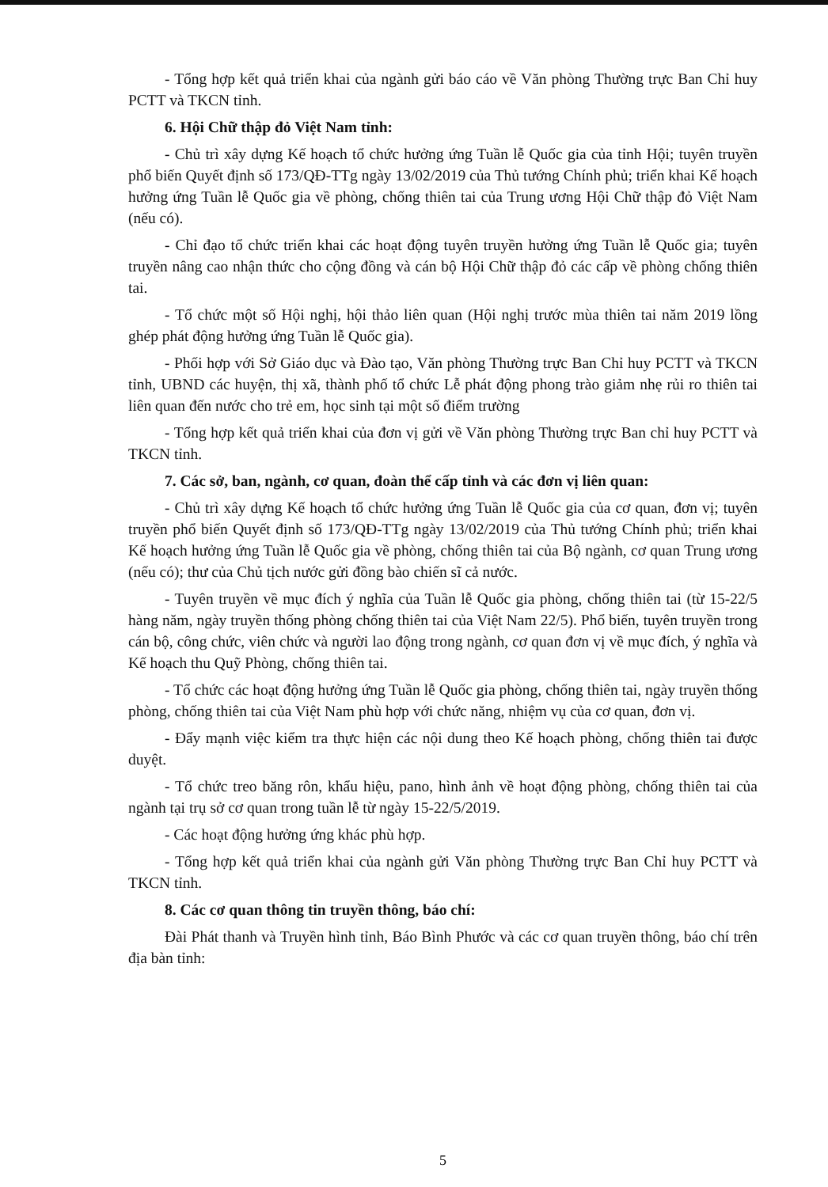- Tổng hợp kết quả triển khai của ngành gửi báo cáo về Văn phòng Thường trực Ban Chỉ huy PCTT và TKCN tỉnh.
6. Hội Chữ thập đỏ Việt Nam tỉnh:
- Chủ trì xây dựng Kế hoạch tổ chức hưởng ứng Tuần lễ Quốc gia của tỉnh Hội; tuyên truyền phổ biến Quyết định số 173/QĐ-TTg ngày 13/02/2019 của Thủ tướng Chính phủ; triển khai Kế hoạch hưởng ứng Tuần lễ Quốc gia về phòng, chống thiên tai của Trung ương Hội Chữ thập đỏ Việt Nam (nếu có).
- Chỉ đạo tổ chức triển khai các hoạt động tuyên truyền hưởng ứng Tuần lễ Quốc gia; tuyên truyền nâng cao nhận thức cho cộng đồng và cán bộ Hội Chữ thập đỏ các cấp về phòng chống thiên tai.
- Tổ chức một số Hội nghị, hội thảo liên quan (Hội nghị trước mùa thiên tai năm 2019 lồng ghép phát động hưởng ứng Tuần lễ Quốc gia).
- Phối hợp với Sở Giáo dục và Đào tạo, Văn phòng Thường trực Ban Chỉ huy PCTT và TKCN tỉnh, UBND các huyện, thị xã, thành phố tổ chức Lễ phát động phong trào giảm nhẹ rủi ro thiên tai liên quan đến nước cho trẻ em, học sinh tại một số điểm trường
- Tổng hợp kết quả triển khai của đơn vị gửi về Văn phòng Thường trực Ban chỉ huy PCTT và TKCN tỉnh.
7. Các sở, ban, ngành, cơ quan, đoàn thể cấp tỉnh và các đơn vị liên quan:
- Chủ trì xây dựng Kế hoạch tổ chức hưởng ứng Tuần lễ Quốc gia của cơ quan, đơn vị; tuyên truyền phổ biến Quyết định số 173/QĐ-TTg ngày 13/02/2019 của Thủ tướng Chính phủ; triển khai Kế hoạch hưởng ứng Tuần lễ Quốc gia về phòng, chống thiên tai của Bộ ngành, cơ quan Trung ương (nếu có); thư của Chủ tịch nước gửi đồng bào chiến sĩ cả nước.
- Tuyên truyền về mục đích ý nghĩa của Tuần lễ Quốc gia phòng, chống thiên tai (từ 15-22/5 hàng năm, ngày truyền thống phòng chống thiên tai của Việt Nam 22/5). Phổ biến, tuyên truyền trong cán bộ, công chức, viên chức và người lao động trong ngành, cơ quan đơn vị về mục đích, ý nghĩa và Kế hoạch thu Quỹ Phòng, chống thiên tai.
- Tổ chức các hoạt động hưởng ứng Tuần lễ Quốc gia phòng, chống thiên tai, ngày truyền thống phòng, chống thiên tai của Việt Nam phù hợp với chức năng, nhiệm vụ của cơ quan, đơn vị.
- Đẩy mạnh việc kiểm tra thực hiện các nội dung theo Kế hoạch phòng, chống thiên tai được duyệt.
- Tổ chức treo băng rôn, khẩu hiệu, pano, hình ảnh về hoạt động phòng, chống thiên tai của ngành tại trụ sở cơ quan trong tuần lễ từ ngày 15-22/5/2019.
- Các hoạt động hưởng ứng khác phù hợp.
- Tổng hợp kết quả triển khai của ngành gửi Văn phòng Thường trực Ban Chỉ huy PCTT và TKCN tỉnh.
8. Các cơ quan thông tin truyền thông, báo chí:
Đài Phát thanh và Truyền hình tỉnh, Báo Bình Phước và các cơ quan truyền thông, báo chí trên địa bàn tỉnh:
5